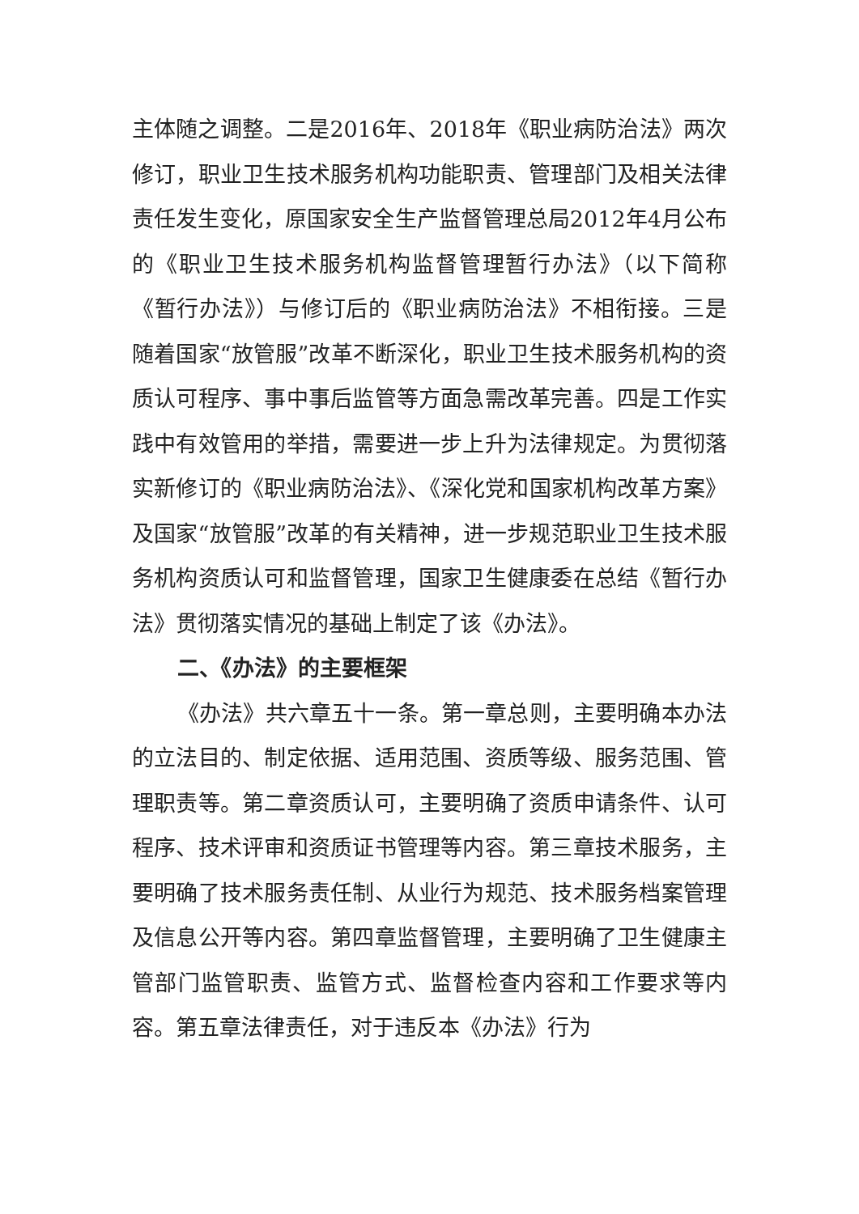主体随之调整。二是2016年、2018年《职业病防治法》两次修订，职业卫生技术服务机构功能职责、管理部门及相关法律责任发生变化，原国家安全生产监督管理总局2012年4月公布的《职业卫生技术服务机构监督管理暂行办法》（以下简称《暂行办法》）与修订后的《职业病防治法》不相衔接。三是随着国家“放管服”改革不断深化，职业卫生技术服务机构的资质认可程序、事中事后监管等方面急需改革完善。四是工作实践中有效管用的举措，需要进一步上升为法律规定。为贯彻落实新修订的《职业病防治法》、《深化党和国家机构改革方案》及国家“放管服”改革的有关精神，进一步规范职业卫生技术服务机构资质认可和监督管理，国家卫生健康委在总结《暂行办法》贯彻落实情况的基础上制定了该《办法》。
二、《办法》的主要框架
《办法》共六章五十一条。第一章总则，主要明确本办法的立法目的、制定依据、适用范围、资质等级、服务范围、管理职责等。第二章资质认可，主要明确了资质申请条件、认可程序、技术评审和资质证书管理等内容。第三章技术服务，主要明确了技术服务责任制、从业行为规范、技术服务档案管理及信息公开等内容。第四章监督管理，主要明确了卫生健康主管部门监管职责、监管方式、监督检查内容和工作要求等内容。第五章法律责任，对于违反本《办法》行为